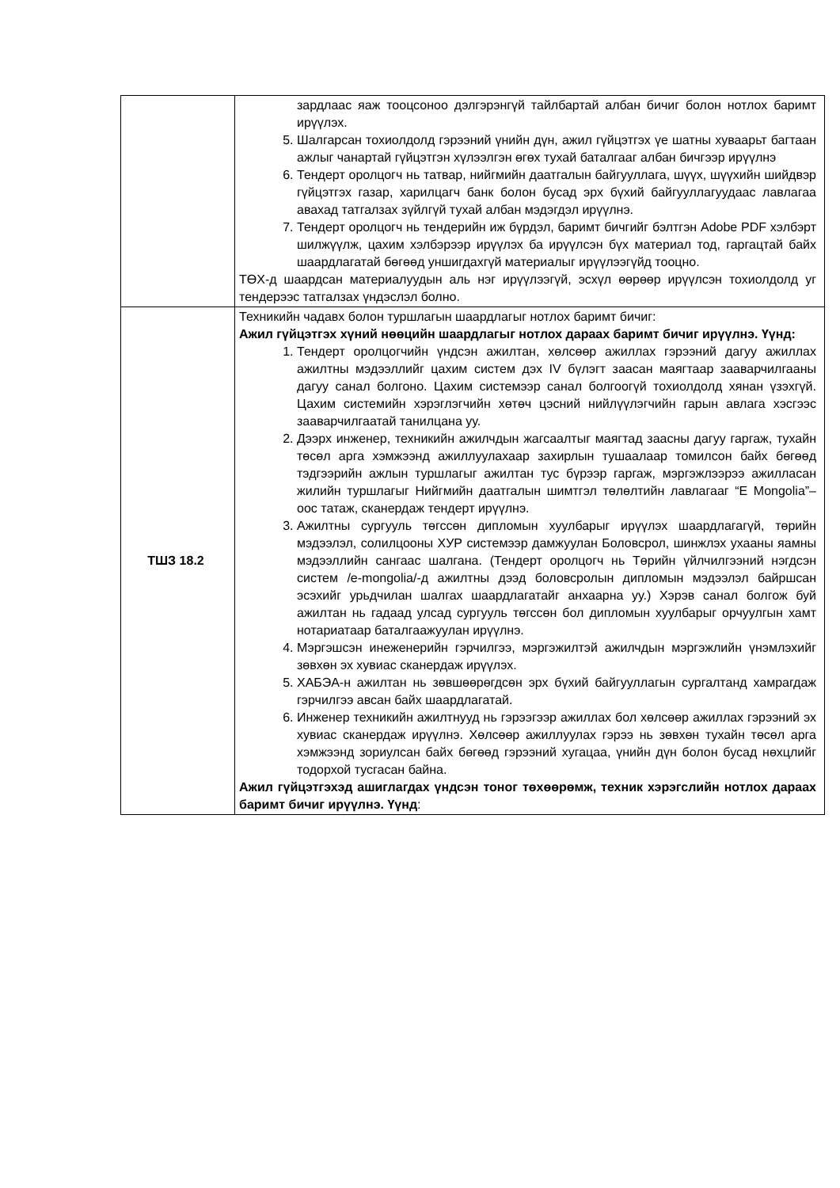| | зардлаас яаж тооцсоноо дэлгэрэнгүй тайлбартай албан бичиг болон нотлох баримт ирүүлэх. 5. Шалгарсан тохиолдолд гэрээний үнийн дүн, ажил гүйцэтгэх үе шатны хуваарьт багтаан ажлыг чанартай гүйцэтгэн хүлээлгэн өгөх тухай баталгааг албан бичгээр ирүүлнэ 6. Тендерт оролцогч нь татвар, нийгмийн даатгалын байгууллага, шүүх, шүүхийн шийдвэр гүйцэтгэх газар, харилцагч банк болон бусад эрх бүхий байгууллагуудаас лавлагаа авахад татгалзах зүйлгүй тухай албан мэдэгдэл ирүүлнэ. 7. Тендерт оролцогч нь тендерийн иж бүрдэл, баримт бичгийг бэлтгэн Adobe PDF хэлбэрт шилжүүлж, цахим хэлбэрээр ирүүлэх ба ирүүлсэн бүх материал тод, гаргацтай байх шаардлагатай бөгөөд уншигдахгүй материалыг ирүүлээгүйд тооцно. ТӨХ-д шаардсан материалуудын аль нэг ирүүлээгүй, эсхүл өөрөөр ирүүлсэн тохиолдолд уг тендерээс татгалзах үндэслэл болно. |
| ТШЗ 18.2 | Техникийн чадавх болон туршлагын шаардлагыг нотлох баримт бичиг: Ажил гүйцэтгэх хүний нөөцийн шаардлагыг нотлох дараах баримт бичиг ирүүлнэ. Үүнд: 1. Тендерт оролцогчийн үндсэн ажилтан, хөлсөөр ажиллах гэрээний дагуу ажиллах ажилтны мэдээллийг цахим систем дэх IV бүлэгт заасан маягтаар зааварчилгааны дагуу санал болгоно. Цахим системээр санал болгоогүй тохиолдолд хянан үзэхгүй. Цахим системийн хэрэглэгчийн хөтөч цэсний нийлүүлэгчийн гарын авлага хэсгээс зааварчилгаатай танилцана уу. 2. Дээрх инженер, техникийн ажилчдын жагсаалтыг маягтад заасны дагуу гаргаж, тухайн төсөл арга хэмжээнд ажиллуулахаар захирлын тушаалаар томилсон байх бөгөөд тэдгээрийн ажлын туршлагыг ажилтан тус бүрээр гаргаж, мэргэжлээрээ ажилласан жилийн туршлагыг Нийгмийн даатгалын шимтгэл төлөлтийн лавлагааг “E Mongolia”–оос татаж, сканердаж тендерт ирүүлнэ. 3. Ажилтны сургууль төгссөн дипломын хуулбарыг ирүүлэх шаардлагагүй, төрийн мэдээлэл, солилцооны ХУР системээр дамжуулан Боловсрол, шинжлэх ухааны яамны мэдээллийн сангаас шалгана. (Тендерт оролцогч нь Төрийн үйлчилгээний нэгдсэн систем /e-mongolia/-д ажилтны дээд боловсролын дипломын мэдээлэл байршсан эсэхийг урьдчилан шалгах шаардлагатайг анхаарна уу.) Хэрэв санал болгож буй ажилтан нь гадаад улсад сургууль төгссөн бол дипломын хуулбарыг орчуулгын хамт нотариатаар баталгаажуулан ирүүлнэ. 4. Мэргэшсэн инежeнерийн гэрчилгээ, мэргэжилтэй ажилчдын мэргэжлийн үнэмлэхийг зөвхөн эх хувиас сканердаж ирүүлэх. 5. ХАБЭА-н ажилтан нь зөвшөөрөгдсөн эрх бүхий байгууллагын сургалтанд хамрагдаж гэрчилгээ авсан байх шаардлагатай. 6. Инженер техникийн ажилтнууд нь гэрээгээр ажиллах бол хөлсөөр ажиллах гэрээний эх хувиас сканердаж ирүүлнэ. Хөлсөөр ажиллуулах гэрээ нь зөвхөн тухайн төсөл арга хэмжээнд зориулсан байх бөгөөд гэрээний хугацаа, үнийн дүн болон бусад нөхцлийг тодорхой тусгасан байна. Ажил гүйцэтгэхэд ашиглагдах үндсэн тоног төхөөрөмж, техник хэрэгслийн нотлох дараах баримт бичиг ирүүлнэ. Үүнд : |